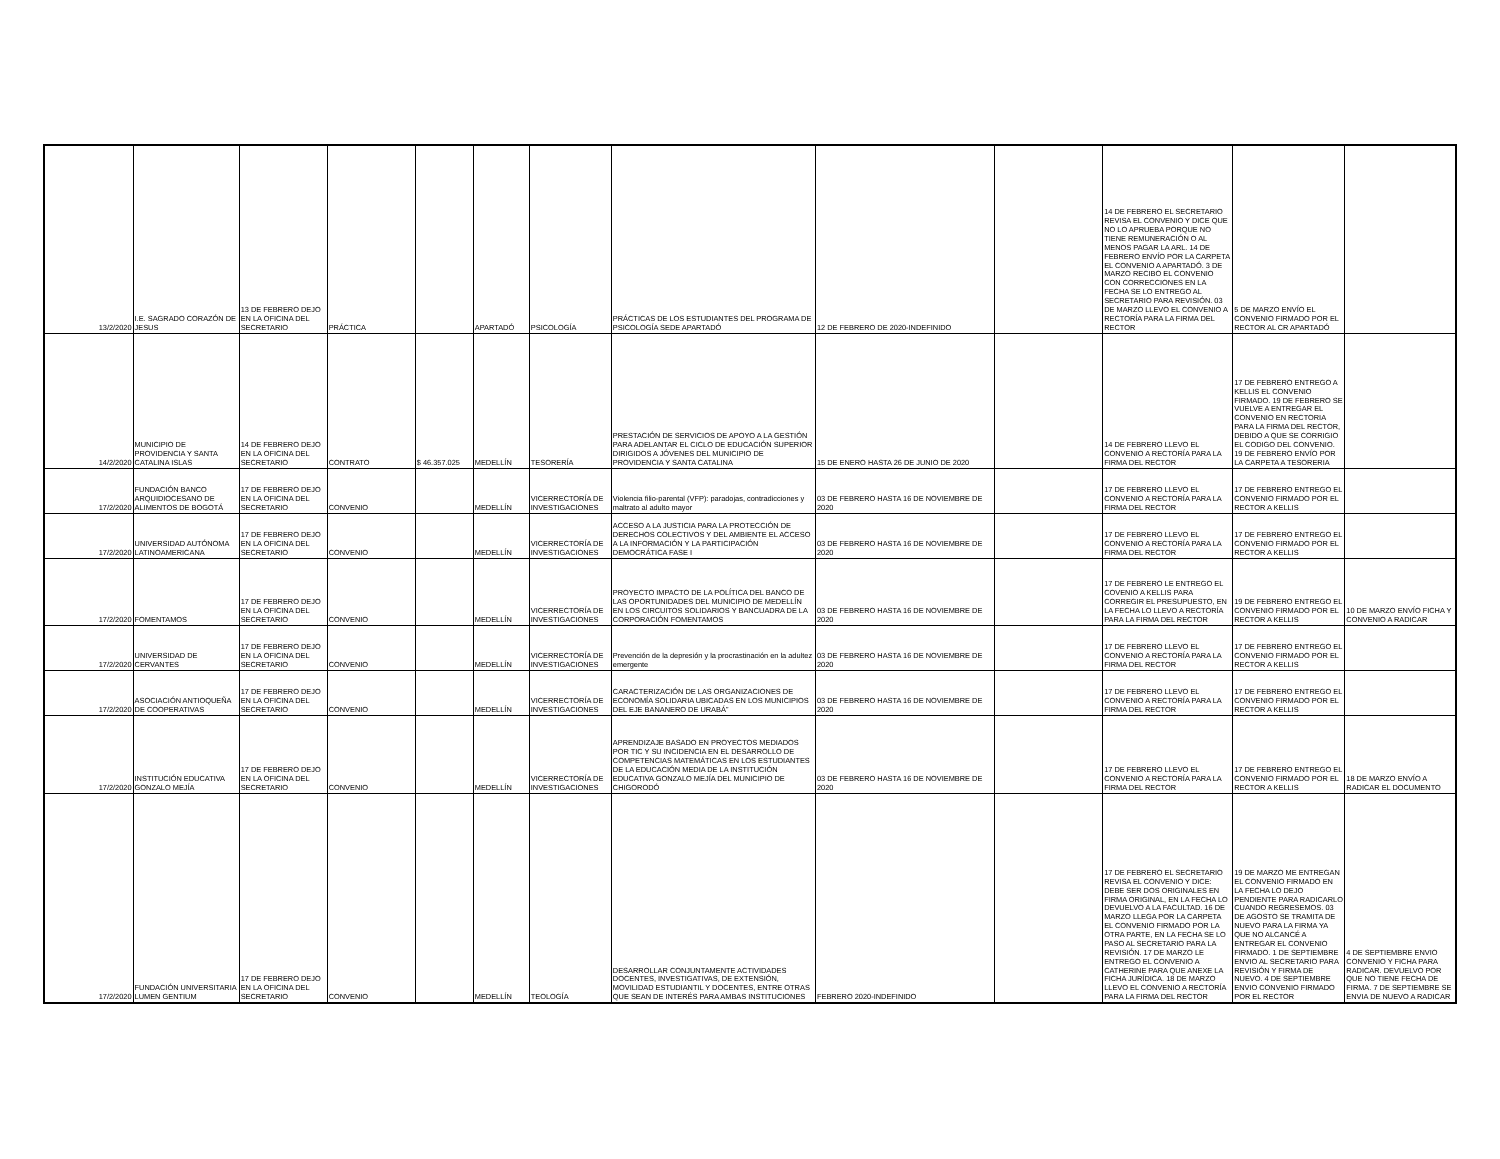| 13/2/2020 | I.E. SAGRADO CORAZÓN DE JESUS | 13 DE FEBRERO DEJO EN LA OFICINA DEL SECRETARIO | PRÁCTICA | | APARTADÓ | PSICOLOGÍA | PRÁCTICAS DE LOS ESTUDIANTES DEL PROGRAMA DE PSICOLOGÍA SEDE APARTADÓ | 12 DE FEBRERO DE 2020-INDEFINIDO | | 14 DE FEBRERO EL SECRETARIO REVISA EL CONVENIO Y DICE QUE NO LO APRUEBA PORQUE NO TIENE REMUNERACIÓN O AL MENOS PAGAR LA ARL. 14 DE FEBRERO ENVÍO POR LA CARPETA EL CONVENIO A APARTADÓ. 3 DE MARZO RECIBO EL CONVENIO CON CORRECCIONES EN LA FECHA SE LO ENTREGO AL SECRETARIO PARA REVISIÓN. 03 DE MARZO LLEVO EL CONVENIO A RECTORÍA PARA LA FIRMA DEL RECTOR | 5 DE MARZO ENVÍO EL CONVENIO FIRMADO POR EL RECTOR AL CR APARTADÓ | |
| 14/2/2020 | MUNICIPIO DE PROVIDENCIA Y SANTA CATALINA ISLAS | 14 DE FEBRERO DEJO EN LA OFICINA DEL SECRETARIO | CONTRATO | $ 46.357.025 | MEDELLÍN | TESORERÍA | PRESTACIÓN DE SERVICIOS DE APOYO A LA GESTIÓN PARA ADELANTAR EL CICLO DE EDUCACIÓN SUPERIOR DIRIGIDOS A JÓVENES DEL MUNICIPIO DE PROVIDENCIA Y SANTA CATALINA | 15 DE ENERO HASTA 26 DE JUNIO DE 2020 | | 14 DE FEBRERO LLEVO EL CONVENIO A RECTORÍA PARA LA FIRMA DEL RECTOR | 17 DE FEBRERO ENTREGO A KELLIS EL CONVENIO FIRMADO. 19 DE FEBRERO SE VUELVE A ENTREGAR EL CONVENIO EN RECTORIA PARA LA FIRMA DEL RECTOR, DEBIDO A QUE SE CORRIGIO EL CODIGO DEL CONVENIO. 19 DE FEBRERO ENVÍO POR LA CARPETA A TESORERIA | |
| 17/2/2020 | FUNDACIÓN BANCO ARQUIDIOCESANO DE ALIMENTOS DE BOGOTÁ | 17 DE FEBRERO DEJO EN LA OFICINA DEL SECRETARIO | CONVENIO | | MEDELLÍN | VICERRECTORÍA DE INVESTIGACIONES | Violencia filio-parental (VFP): paradojas, contradicciones y maltrato al adulto mayor | 03 DE FEBRERO HASTA 16 DE NOVIEMBRE DE 2020 | | 17 DE FEBRERO LLEVO EL CONVENIO A RECTORÍA PARA LA FIRMA DEL RECTOR | 17 DE FEBRERO ENTREGO EL CONVENIO FIRMADO POR EL RECTOR A KELLIS | |
| 17/2/2020 | UNIVERSIDAD AUTÓNOMA LATINOAMERICANA | 17 DE FEBRERO DEJO EN LA OFICINA DEL SECRETARIO | CONVENIO | | MEDELLÍN | VICERRECTORÍA DE INVESTIGACIONES | ACCESO A LA JUSTICIA PARA LA PROTECCIÓN DE DERECHOS COLECTIVOS Y DEL AMBIENTE EL ACCESO A LA INFORMACIÓN Y LA PARTICIPACIÓN DEMOCRÁTICA FASE I | 03 DE FEBRERO HASTA 16 DE NOVIEMBRE DE 2020 | | 17 DE FEBRERO LLEVO EL CONVENIO A RECTORÍA PARA LA FIRMA DEL RECTOR | 17 DE FEBRERO ENTREGO EL CONVENIO FIRMADO POR EL RECTOR A KELLIS | |
| 17/2/2020 | FOMENTAMOS | 17 DE FEBRERO DEJO EN LA OFICINA DEL SECRETARIO | CONVENIO | | MEDELLÍN | VICERRECTORÍA DE INVESTIGACIONES | PROYECTO IMPACTO DE LA POLÍTICA DEL BANCO DE LAS OPORTUNIDADES DEL MUNICIPIO DE MEDELLÍN EN LOS CIRCUITOS SOLIDARIOS Y BANCUADRA DE LA CORPORACIÓN FOMENTAMOS | 03 DE FEBRERO HASTA 16 DE NOVIEMBRE DE 2020 | | 17 DE FEBRERO LE ENTREGO EL COVENIO A KELLIS PARA CORREGIR EL PRESUPUESTO, EN LA FECHA LO LLEVO A RECTORÍA PARA LA FIRMA DEL RECTOR | 19 DE FEBRERO ENTREGO EL CONVENIO FIRMADO POR EL RECTOR A KELLIS | 10 DE MARZO ENVÍO FICHA Y CONVENIO A RADICAR |
| 17/2/2020 | UNIVERSIDAD DE CERVANTES | 17 DE FEBRERO DEJO EN LA OFICINA DEL SECRETARIO | CONVENIO | | MEDELLÍN | VICERRECTORÍA DE INVESTIGACIONES | Prevención de la depresión y la procrastinación en la adultez emergente | 03 DE FEBRERO HASTA 16 DE NOVIEMBRE DE 2020 | | 17 DE FEBRERO LLEVO EL CONVENIO A RECTORÍA PARA LA FIRMA DEL RECTOR | 17 DE FEBRERO ENTREGO EL CONVENIO FIRMADO POR EL RECTOR A KELLIS | |
| 17/2/2020 | ASOCIACIÓN ANTIOQUEÑA DE COOPERATIVAS | 17 DE FEBRERO DEJO EN LA OFICINA DEL SECRETARIO | CONVENIO | | MEDELLÍN | VICERRECTORÍA DE INVESTIGACIONES | CARACTERIZACIÓN DE LAS ORGANIZACIONES DE ECONOMÍA SOLIDARIA UBICADAS EN LOS MUNICIPIOS DEL EJE BANANERO DE URABÁ” | 03 DE FEBRERO HASTA 16 DE NOVIEMBRE DE 2020 | | 17 DE FEBRERO LLEVO EL CONVENIO A RECTORÍA PARA LA FIRMA DEL RECTOR | 17 DE FEBRERO ENTREGO EL CONVENIO FIRMADO POR EL RECTOR A KELLIS | |
| 17/2/2020 | INSTITUCIÓN EDUCATIVA GONZALO MEJÍA | 17 DE FEBRERO DEJO EN LA OFICINA DEL SECRETARIO | CONVENIO | | MEDELLÍN | VICERRECTORÍA DE INVESTIGACIONES | APRENDIZAJE BASADO EN PROYECTOS MEDIADOS POR TIC Y SU INCIDENCIA EN EL DESARROLLO DE COMPETENCIAS MATEMÁTICAS EN LOS ESTUDIANTES DE LA EDUCACIÓN MEDIA DE LA INSTITUCIÓN EDUCATIVA GONZALO MEJÍA DEL MUNICIPIO DE CHIGORODÓ | 03 DE FEBRERO HASTA 16 DE NOVIEMBRE DE 2020 | | 17 DE FEBRERO LLEVO EL CONVENIO A RECTORÍA PARA LA FIRMA DEL RECTOR | 17 DE FEBRERO ENTREGO EL CONVENIO FIRMADO POR EL RECTOR A KELLIS | 18 DE MARZO ENVÍO A RADICAR EL DOCUMENTO |
| 17/2/2020 | FUNDACIÓN UNIVERSITARIA LUMEN GENTIUM | 17 DE FEBRERO DEJO EN LA OFICINA DEL SECRETARIO | CONVENIO | | MEDELLÍN | TEOLOGÍA | DESARROLLAR CONJUNTAMENTE ACTIVIDADES DOCENTES, INVESTIGATIVAS, DE EXTENSIÓN, MOVILIDAD ESTUDIANTIL Y DOCENTES, ENTRE OTRAS QUE SEAN DE INTERÉS PARA AMBAS INSTITUCIONES | FEBRERO 2020-INDEFINIDO | | 17 DE FEBRERO EL SECRETARIO REVISA EL CONVENIO Y DICE: DEBE SER DOS ORIGINALES EN FIRMA ORIGINAL, EN LA FECHA LO DEVUELVO A LA FACULTAD. 16 DE MARZO LLEGA POR LA CARPETA EL CONVENIO FIRMADO POR LA OTRA PARTE, EN LA FECHA SE LO PASO AL SECRETARIO PARA LA REVISIÓN. 17 DE MARZO LE ENTREGO EL CONVENIO A CATHERINE PARA QUE ANEXE LA FICHA JURÍDICA. 18 DE MARZO LLEVO EL CONVENIO A RECTORÍA PARA LA FIRMA DEL RECTOR | 19 DE MARZO ME ENTREGAN EL CONVENIO FIRMADO EN LA FECHA LO DEJO PENDIENTE PARA RADICARLO CUANDO REGRESEMOS. 03 DE AGOSTO SE TRAMITA DE NUEVO PARA LA FIRMA YA QUE NO ALCANCÉ A ENTREGAR EL CONVENIO FIRMADO. 1 DE SEPTIEMBRE ENVIO AL SECRETARIO PARA REVISIÓN Y FIRMA DE NUEVO. 4 DE SEPTIEMBRE ENVIO CONVENIO FIRMADO POR EL RECTOR | 4 DE SEPTIEMBRE ENVIO CONVENIO Y FICHA PARA RADICAR. DEVUELVO POR QUE NO TIENE FECHA DE FIRMA. 7 DE SEPTIEMBRE SE ENVIA DE NUEVO A RADICAR |